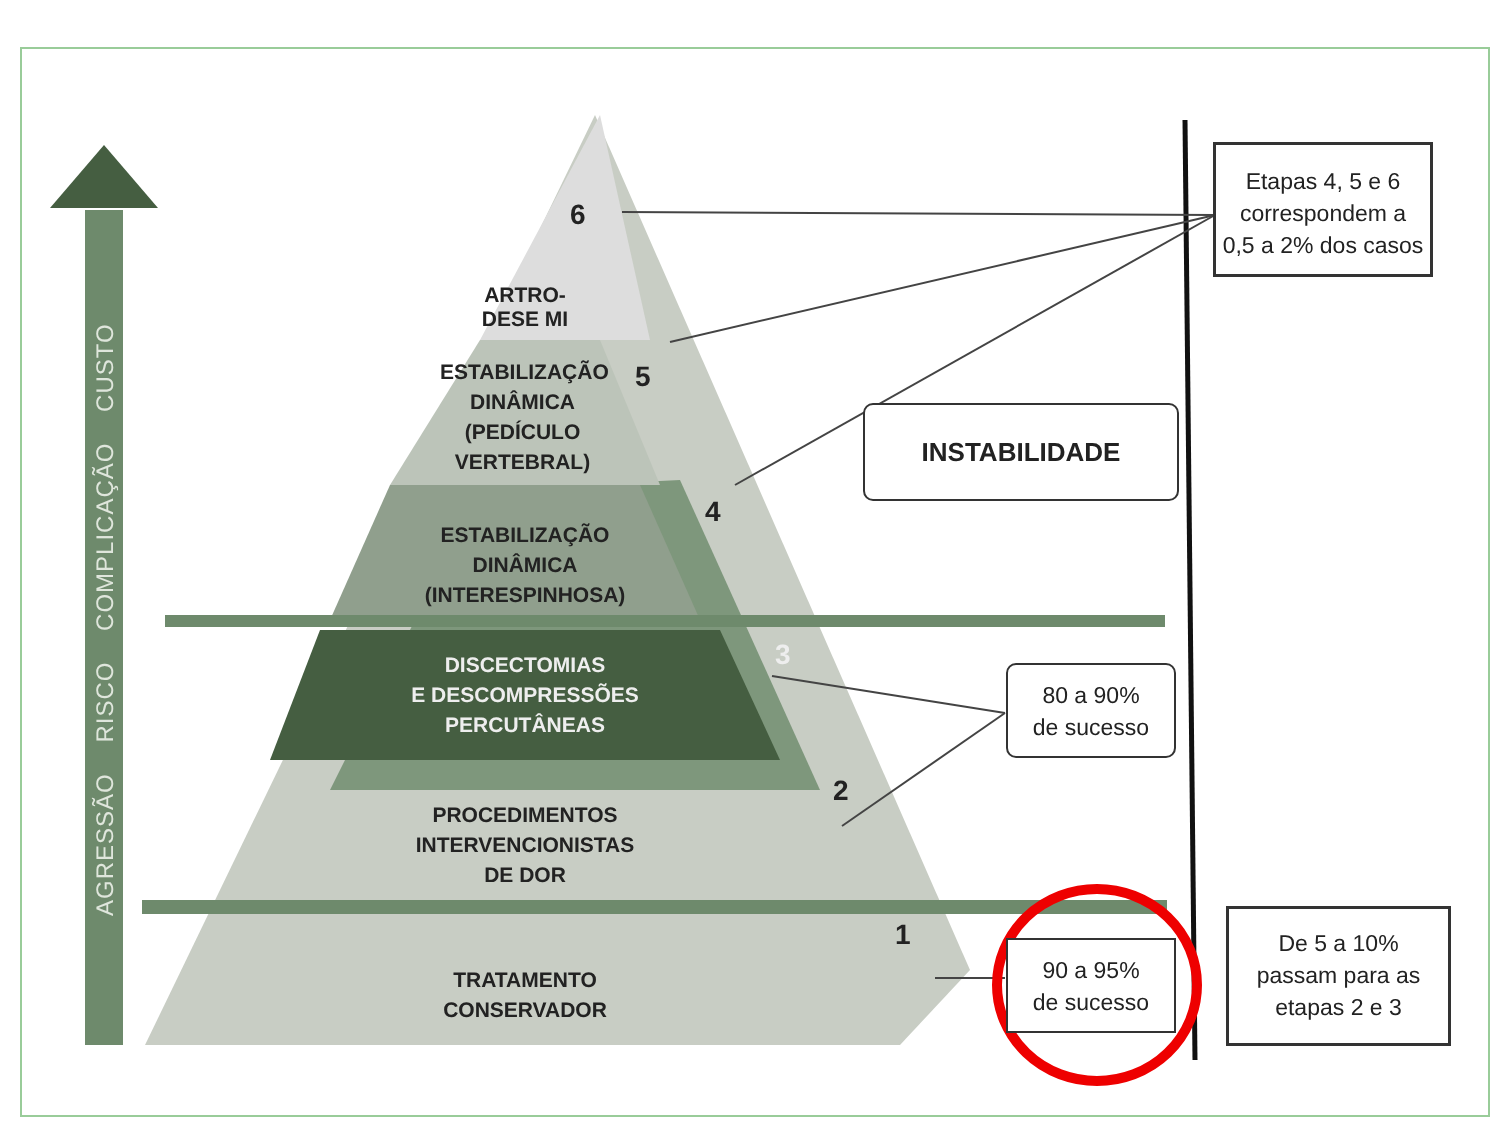AGRESSÃO RISCO COMPLICAÇÃO CUSTO
6
ARTRO-
DESE MI
ESTABILIZAÇÃO
DINÂMICA
(PEDÍCULO
VERTEBRAL)
5
ESTABILIZAÇÃO DINÂMICA
(INTERESPINHOSA)
4
DISCECTOMIAS
E DESCOMPRESSÕES
PERCUTÂNEAS
3
PROCEDIMENTOS INTERVENCIONISTAS
DE DOR
2
TRATAMENTO CONSERVADOR
1
Etapas 4, 5 e 6
correspondem a
0,5 a 2% dos casos
INSTABILIDADE
80 a 90%
de sucesso
90 a 95%
de sucesso
De 5 a 10%
passam para as
etapas 2 e 3